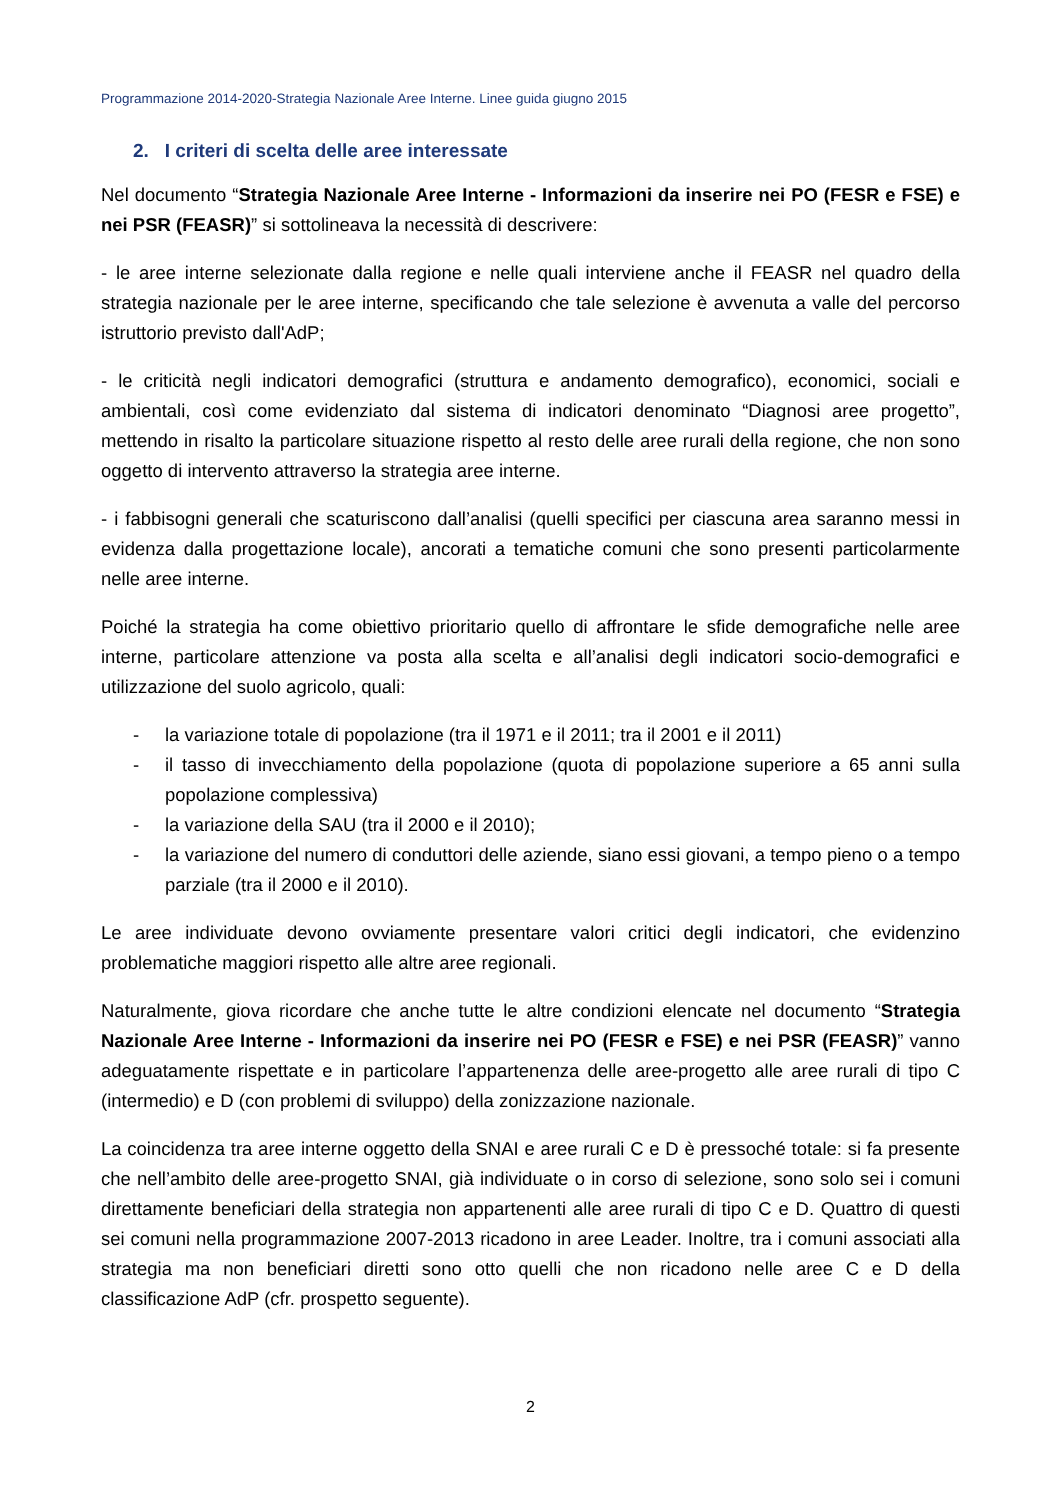Programmazione 2014-2020-Strategia Nazionale Aree Interne. Linee guida giugno 2015
2. I criteri di scelta delle aree interessate
Nel documento “Strategia Nazionale Aree Interne - Informazioni da inserire nei PO (FESR e FSE) e nei PSR (FEASR)” si sottolineava la necessità di descrivere:
- le aree interne selezionate dalla regione e nelle quali interviene anche il FEASR nel quadro della strategia nazionale per le aree interne, specificando che tale selezione è avvenuta a valle del percorso istruttorio previsto dall'AdP;
- le criticità negli indicatori demografici (struttura e andamento demografico), economici, sociali e ambientali, così come evidenziato dal sistema di indicatori denominato “Diagnosi aree progetto”, mettendo in risalto la particolare situazione rispetto al resto delle aree rurali della regione, che non sono oggetto di intervento attraverso la strategia aree interne.
- i fabbisogni generali che scaturiscono dall’analisi (quelli specifici per ciascuna area saranno messi in evidenza dalla progettazione locale), ancorati a tematiche comuni che sono presenti particolarmente nelle aree interne.
Poiché la strategia ha come obiettivo prioritario quello di affrontare le sfide demografiche nelle aree interne, particolare attenzione va posta alla scelta e all’analisi degli indicatori socio-demografici e utilizzazione del suolo agricolo, quali:
- la variazione totale di popolazione (tra il 1971 e il 2011; tra il 2001 e il 2011)
- il tasso di invecchiamento della popolazione (quota di popolazione superiore a 65 anni sulla popolazione complessiva)
- la variazione della SAU (tra il 2000 e il 2010);
- la variazione del numero di conduttori delle aziende, siano essi giovani, a tempo pieno o a tempo parziale (tra il 2000 e il 2010).
Le aree individuate devono ovviamente presentare valori critici degli indicatori, che evidenzino problematiche maggiori rispetto alle altre aree regionali.
Naturalmente, giova ricordare che anche tutte le altre condizioni elencate nel documento “Strategia Nazionale Aree Interne - Informazioni da inserire nei PO (FESR e FSE) e nei PSR (FEASR)” vanno adeguatamente rispettate e in particolare l’appartenenza delle aree-progetto alle aree rurali di tipo C (intermedio) e D (con problemi di sviluppo) della zonizzazione nazionale.
La coincidenza tra aree interne oggetto della SNAI e aree rurali C e D è pressoché totale: si fa presente che nell’ambito delle aree-progetto SNAI, già individuate o in corso di selezione, sono solo sei i comuni direttamente beneficiari della strategia non appartenenti alle aree rurali di tipo C e D. Quattro di questi sei comuni nella programmazione 2007-2013 ricadono in aree Leader. Inoltre, tra i comuni associati alla strategia ma non beneficiari diretti sono otto quelli che non ricadono nelle aree C e D della classificazione AdP (cfr. prospetto seguente).
2